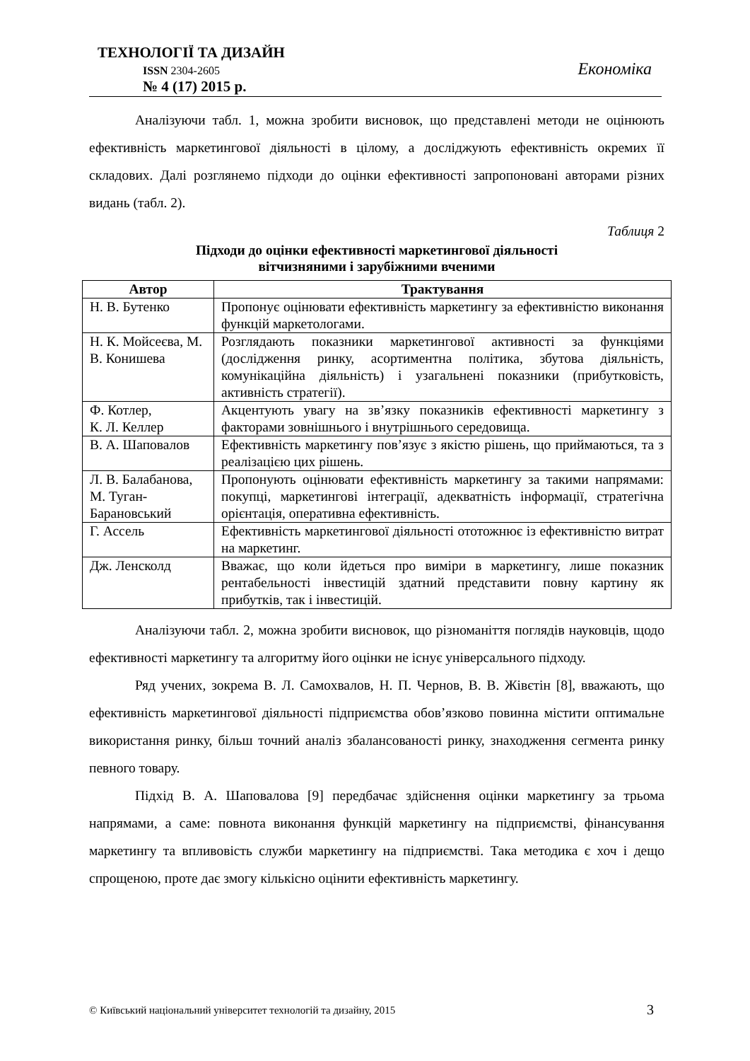ТЕХНОЛОГІЇ ТА ДИЗАЙН
ISSN 2304-2605
№ 4 (17) 2015 р.
Економіка
Аналізуючи табл. 1, можна зробити висновок, що представлені методи не оцінюють ефективність маркетингової діяльності в цілому, а досліджують ефективність окремих її складових. Далі розглянемо підходи до оцінки ефективності запропоновані авторами різних видань (табл. 2).
Таблиця 2
Підходи до оцінки ефективності маркетингової діяльності
вітчизняними і зарубіжними вченими
| Автор | Трактування |
| --- | --- |
| Н. В. Бутенко | Пропонує оцінювати ефективність маркетингу за ефективністю виконання функцій маркетологами. |
| Н. К. Мойсеєва, М. В. Конишева | Розглядають показники маркетингової активності за функціями (дослідження ринку, асортиментна політика, збутова діяльність, комунікаційна діяльність) і узагальнені показники (прибутковість, активність стратегії). |
| Ф. Котлер, К. Л. Келлер | Акцентують увагу на зв’язку показників ефективності маркетингу з факторами зовнішнього і внутрішнього середовища. |
| В. А. Шаповалов | Ефективність маркетингу пов’язує з якістю рішень, що приймаються, та з реалізацією цих рішень. |
| Л. В. Балабанова, М. Туган-Барановський | Пропонують оцінювати ефективність маркетингу за такими напрямами: покупці, маркетингові інтеграції, адекватність інформації, стратегічна орієнтація, оперативна ефективність. |
| Г. Ассель | Ефективність маркетингової діяльності ототожнює із ефективністю витрат на маркетинг. |
| Дж. Ленсколд | Вважає, що коли йдеться про виміри в маркетингу, лише показник рентабельності інвестицій здатний представити повну картину як прибутків, так і інвестицій. |
Аналізуючи табл. 2, можна зробити висновок, що різноманіття поглядів науковців, щодо ефективності маркетингу та алгоритму його оцінки не існує універсального підходу.
Ряд учених, зокрема В. Л. Самохвалов, Н. П. Чернов, В. В. Жівєтін [8], вважають, що ефективність маркетингової діяльності підприємства обов’язково повинна містити оптимальне використання ринку, більш точний аналіз збалансованості ринку, знаходження сегмента ринку певного товару.
Підхід В. А. Шаповалова [9] передбачає здійснення оцінки маркетингу за трьома напрямами, а саме: повнота виконання функцій маркетингу на підприємстві, фінансування маркетингу та впливовість служби маркетингу на підприємстві. Така методика є хоч і дещо спрощеною, проте дає змогу кількісно оцінити ефективність маркетингу.
© Київський національний університет технологій та дизайну, 2015 3